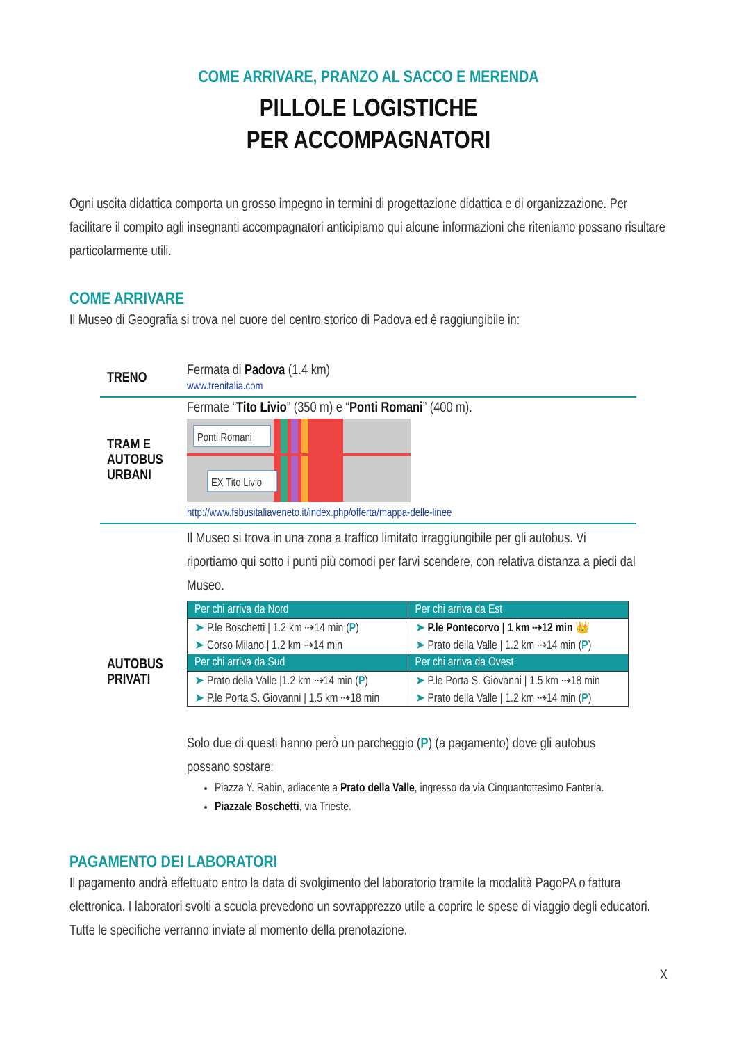COME ARRIVARE, PRANZO AL SACCO E MERENDA
PILLOLE LOGISTICHE
PER ACCOMPAGNATORI
Ogni uscita didattica comporta un grosso impegno in termini di progettazione didattica e di organizzazione. Per facilitare il compito agli insegnanti accompagnatori anticipiamo qui alcune informazioni che riteniamo possano risultare particolarmente utili.
COME ARRIVARE
Il Museo di Geografia si trova nel cuore del centro storico di Padova ed è raggiungibile in:
TRENO
Fermata di Padova (1.4 km)
www.trenitalia.com
TRAM E
AUTOBUS
URBANI
Fermate “Tito Livio” (350 m) e “Ponti Romani” (400 m).
Ponti Romani
EX Tito Livio
http://www.fsbusitaliaveneto.it/index.php/offerta/mappa-delle-linee
AUTOBUS
PRIVATI
Il Museo si trova in una zona a traffico limitato irraggiungibile per gli autobus. Vi riportiamo qui sotto i punti più comodi per farvi scendere, con relativa distanza a piedi dal Museo.
| Per chi arriva da Nord | Per chi arriva da Est |
| --- | --- |
| ➤ P.le Boschetti / 1.2 km ⇢14 min ( P ) | ➤ P.le Pontecorvo / 1 km ⇢12 min 👑 |
| ➤ Corso Milano / 1.2 km ⇢14 min | ➤ Prato della Valle / 1.2 km ⇢14 min ( P ) |
| Per chi arriva da Sud | Per chi arriva da Ovest |
| ➤ Prato della Valle /1.2 km ⇢14 min ( P ) | ➤ P.le Porta S. Giovanni / 1.5 km ⇢18 min |
| ➤ P.le Porta S. Giovanni / 1.5 km ⇢18 min | ➤ Prato della Valle / 1.2 km ⇢14 min ( P ) |
Solo due di questi hanno però un parcheggio (P) (a pagamento) dove gli autobus possano sostare:
Piazza Y. Rabin, adiacente a Prato della Valle, ingresso da via Cinquantottesimo Fanteria.
Piazzale Boschetti, via Trieste.
PAGAMENTO DEI LABORATORI
Il pagamento andrà effettuato entro la data di svolgimento del laboratorio tramite la modalità PagoPA o fattura elettronica. I laboratori svolti a scuola prevedono un sovrapprezzo utile a coprire le spese di viaggio degli educatori. Tutte le specifiche verranno inviate al momento della prenotazione.
X